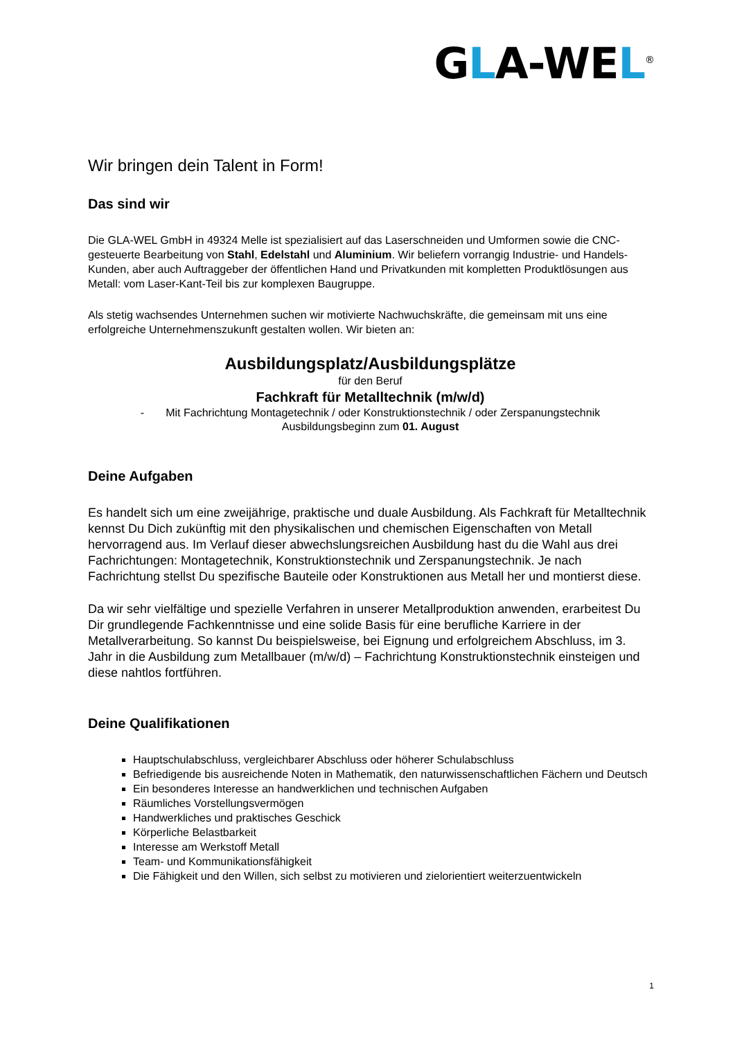GLA-WEL<sup>®</sup>
Wir bringen dein Talent in Form!
Das sind wir
Die GLA-WEL GmbH in 49324 Melle ist spezialisiert auf das Laserschneiden und Umformen sowie die CNC-gesteuerte Bearbeitung von Stahl, Edelstahl und Aluminium. Wir beliefern vorrangig Industrie- und Handels-Kunden, aber auch Auftraggeber der öffentlichen Hand und Privatkunden mit kompletten Produktlösungen aus Metall: vom Laser-Kant-Teil bis zur komplexen Baugruppe.
Als stetig wachsendes Unternehmen suchen wir motivierte Nachwuchskräfte, die gemeinsam mit uns eine erfolgreiche Unternehmenszukunft gestalten wollen. Wir bieten an:
Ausbildungsplatz/Ausbildungsplätze
für den Beruf
Fachkraft für Metalltechnik (m/w/d)
- Mit Fachrichtung Montagetechnik / oder Konstruktionstechnik / oder Zerspanungstechnik
Ausbildungsbeginn zum 01. August
Deine Aufgaben
Es handelt sich um eine zweijährige, praktische und duale Ausbildung. Als Fachkraft für Metalltechnik kennst Du Dich zukünftig mit den physikalischen und chemischen Eigenschaften von Metall hervorragend aus. Im Verlauf dieser abwechslungsreichen Ausbildung hast du die Wahl aus drei Fachrichtungen: Montagetechnik, Konstruktionstechnik und Zerspanungstechnik. Je nach Fachrichtung stellst Du spezifische Bauteile oder Konstruktionen aus Metall her und montierst diese.
Da wir sehr vielfältige und spezielle Verfahren in unserer Metallproduktion anwenden, erarbeitest Du Dir grundlegende Fachkenntnisse und eine solide Basis für eine berufliche Karriere in der Metallverarbeitung. So kannst Du beispielsweise, bei Eignung und erfolgreichem Abschluss, im 3. Jahr in die Ausbildung zum Metallbauer (m/w/d) – Fachrichtung Konstruktionstechnik einsteigen und diese nahtlos fortführen.
Deine Qualifikationen
Hauptschulabschluss, vergleichbarer Abschluss oder höherer Schulabschluss
Befriedigende bis ausreichende Noten in Mathematik, den naturwissenschaftlichen Fächern und Deutsch
Ein besonderes Interesse an handwerklichen und technischen Aufgaben
Räumliches Vorstellungsvermögen
Handwerkliches und praktisches Geschick
Körperliche Belastbarkeit
Interesse am Werkstoff Metall
Team- und Kommunikationsfähigkeit
Die Fähigkeit und den Willen, sich selbst zu motivieren und zielorientiert weiterzuentwickeln
1